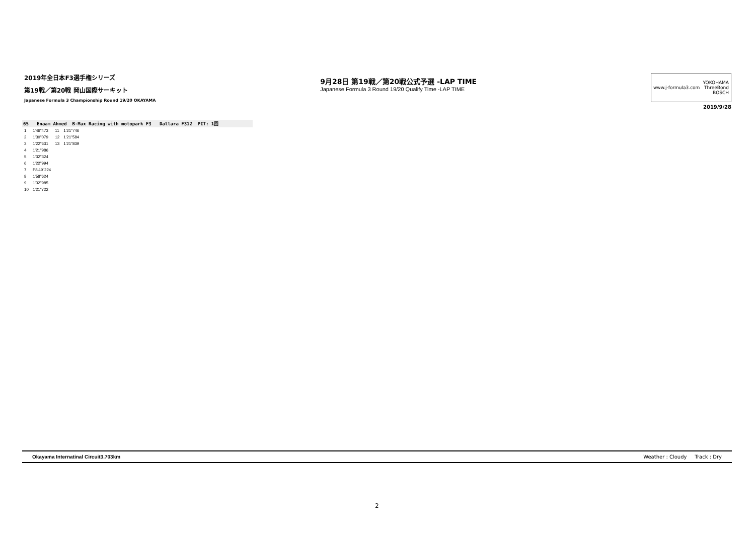2019年全日本F3選手権シリーズ
第19戦／第20戦 岡山国際サーキット
Japanese Formula 3 Championship Round 19/20 OKAYAMA
9月28日 第19戦／第20戦公式予選 -LAP TIME
Japanese Formula 3 Round 19/20 Qualify Time -LAP TIME
www.j-formula3.com YOKOHAMA
ThreeBond
BOSCH
2019/9/28
65 Enaam Ahmed B-Max Racing with motopark F3 Dallara F312 PIT: 1回
| 1 | 1'46"473 | 11 | 1'21"746 |
| 2 | 1'30"079 | 12 | 1'21"584 |
| 3 | 1'22"631 | 13 | 1'21"839 |
| 4 | 1'21"986 | | |
| 5 | 1'32"324 | | |
| 6 | 1'22"994 | | |
| 7 | P8'49"224 | | |
| 8 | 1'58"624 | | |
| 9 | 1'32"985 | | |
| 10 | 1'21"722 | | |
Okayama Internatinal Circuit3.703km Weather : Cloudy Track : Dry
2